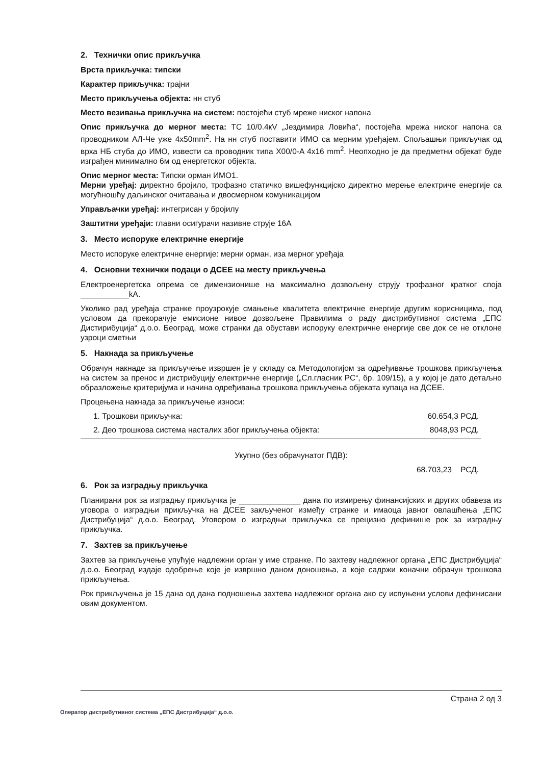2. Технички опис прикључка
Врста прикључка: типски
Карактер прикључка: трајни
Место прикључења објекта: нн стуб
Место везивања прикључка на систем: постојећи стуб мреже ниског напона
Опис прикључка до мерног места: ТС 10/0.4кV „Јездимира Ловића“, постојећа мрежа ниског напона са проводником АЛ-Че уже 4x50mm<sup>2</sup>. На нн стуб поставити ИМО са мерним уређајем. Спољашњи прикључак од врха НБ стуба до ИМО, извести са проводник типа X00/0-A 4x16 mm<sup>2</sup>. Неопходно је да предметни објекат буде изграђен минимално 6м од енергетског објекта.
Опис мерног места: Типски орман ИМО1.
Мерни уређај: директно бројило, трофазно статичко вишефункцијско директно мерење електриче енергије са могућношћу даљинског очитавања и двосмерном комуникацијом
Управљачки уређај: интегрисан у бројилу
Заштитни уређаји: главни осигурачи називне струје 16А
3. Место испоруке електричне енергије
Место испоруке електричне енергије: мерни орман, иза мерног уређаја
4. Основни технички подаци о ДСЕЕ на месту прикључења
Електроенергетска опрема се димензионише на максимално дозвољену струју трофазног кратког споја ___________kA.
Уколико рад уређаја странке проузрокује смањење квалитета електричне енергије другим корисницима, под условом да прекорачује емисионе нивое дозвољене Правилима о раду дистрибутивног система „ЕПС Дистирибуција“ д.о.о. Београд, може странки да обустави испоруку електричне енергије све док се не отклоне узроци сметњи
5. Накнада за прикључење
Обрачун накнаде за прикључење извршен је у складу са Методологијом за одређивање трошкова прикључења на систем за пренос и дистрибуцију електричне енергије („Сл.гласник РС“, бр. 109/15), а у којој је дато детаљно образложење критеријума и начина одређивања трошкова прикључења објеката купаца на ДСЕЕ.
Процењена накнада за прикључење износи:
1. Трошкови прикључка: 60.654,3 РСД.
2. Део трошкова система насталих због прикључења објекта: 8048,93 РСД.
Укупно (без обрачунатог ПДВ):
68.703,23 РСД.
6. Рок за изградњу прикључка
Планирани рок за изградњу прикључка је ______________ дана по измирењу финансијских и других обавеза из уговора о изградњи прикључка на ДСЕЕ закљученог између странке и имаоца јавног овлашћења „ЕПС Дистрибуција“ д.о.о. Београд. Уговором о изградњи прикључка се прецизно дефинише рок за изградњу прикључка.
7. Захтев за прикључење
Захтев за прикључење упућује надлежни орган у име странке. По захтеву надлежног органа „ЕПС Дистрибуција“ д.о.о. Београд издаје одобрење које је извршно даном доношења, а које садржи коначни обрачун трошкова прикључења.
Рок прикључења је 15 дана од дана подношења захтева надлежног органа ако су испуњени услови дефинисани овим документом.
Страна 2 од 3
Оператор дистрибутивног система „ЕПС Дистрибуција“ д.о.о.